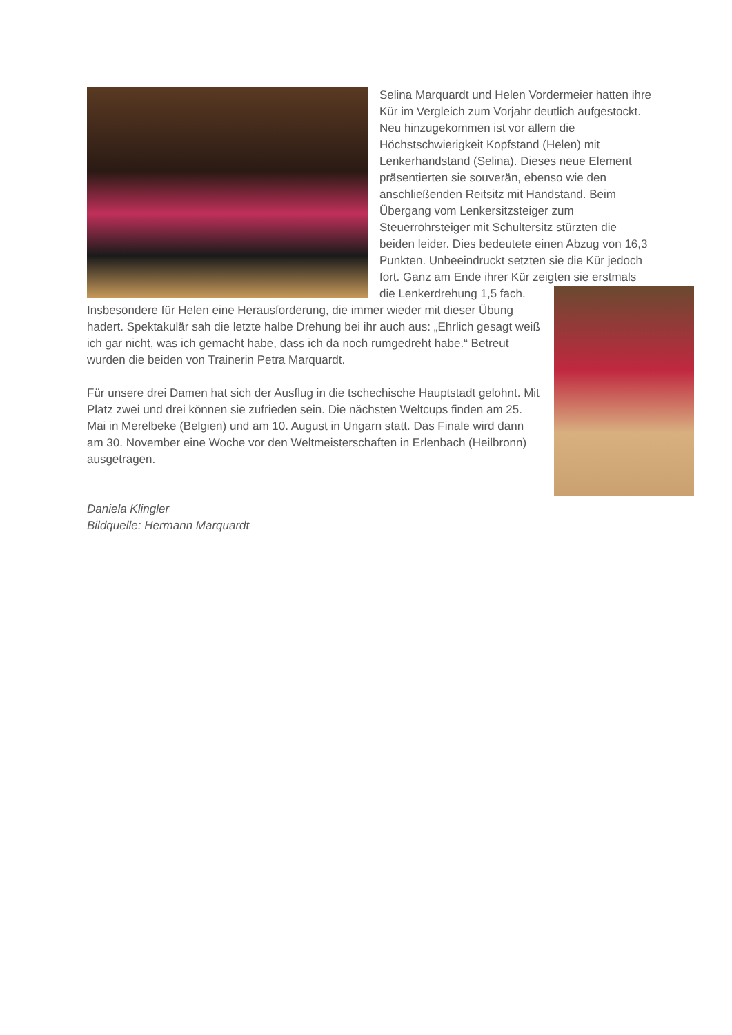Selina Marquardt und Helen Vordermeier hatten ihre Kür im Vergleich zum Vorjahr deutlich aufgestockt. Neu hinzugekommen ist vor allem die Höchstschwierigkeit Kopfstand (Helen) mit Lenkerhandstand (Selina). Dieses neue Element präsentierten sie souverän, ebenso wie den anschließenden Reitsitz mit Handstand. Beim Übergang vom Lenkersitzsteiger zum Steuerrohrsteiger mit Schultersitz stürzten die beiden leider. Dies bedeutete einen Abzug von 16,3 Punkten. Unbeeindruckt setzten sie die Kür jedoch fort. Ganz am Ende ihrer Kür zeigten sie erstmals die Lenkerdrehung 1,5 fach. Insbesondere für Helen eine Herausforderung, die immer wieder mit dieser Übung hadert. Spektakulär sah die letzte halbe Drehung bei ihr auch aus: „Ehrlich gesagt weiß ich gar nicht, was ich gemacht habe, dass ich da noch rumgedreht habe.“ Betreut wurden die beiden von Trainerin Petra Marquardt.
Für unsere drei Damen hat sich der Ausflug in die tschechische Hauptstadt gelohnt. Mit Platz zwei und drei können sie zufrieden sein. Die nächsten Weltcups finden am 25. Mai in Merelbeke (Belgien) und am 10. August in Ungarn statt. Das Finale wird dann am 30. November eine Woche vor den Weltmeisterschaften in Erlenbach (Heilbronn) ausgetragen.
Daniela Klingler
Bildquelle: Hermann Marquardt